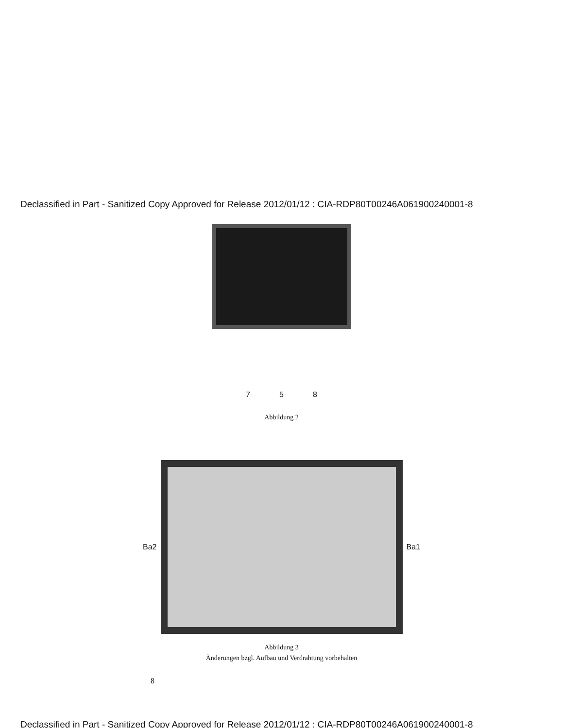Declassified in Part - Sanitized Copy Approved for Release 2012/01/12 : CIA-RDP80T00246A061900240001-8
7 5 8
Abbildung 2
Ba2 Ba1
Abbildung 3
Änderungen bzgl. Aufbau und Verdrahtung vorbehalten
8
Declassified in Part - Sanitized Copy Approved for Release 2012/01/12 : CIA-RDP80T00246A061900240001-8